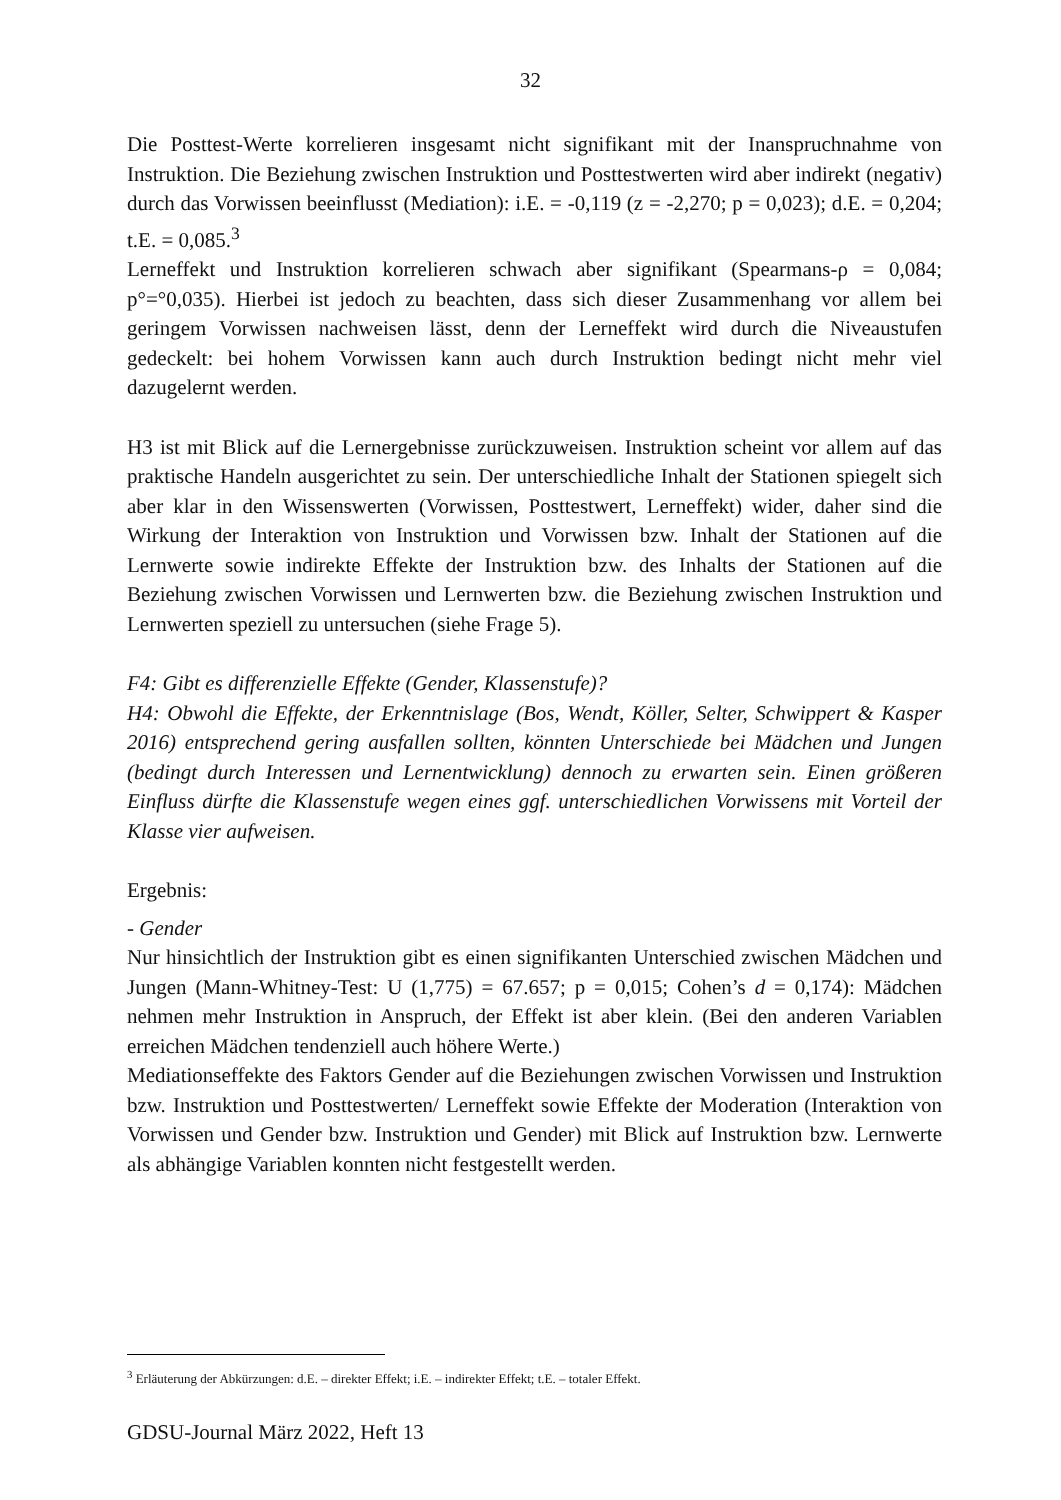32
Die Posttest-Werte korrelieren insgesamt nicht signifikant mit der Inanspruchnahme von Instruktion. Die Beziehung zwischen Instruktion und Posttestwerten wird aber indirekt (negativ) durch das Vorwissen beeinflusst (Mediation): i.E. = -0,119 (z = -2,270; p = 0,023); d.E. = 0,204; t.E. = 0,085.<sup>3</sup>
Lerneffekt und Instruktion korrelieren schwach aber signifikant (Spearmans-ρ = 0,084; p°=°0,035). Hierbei ist jedoch zu beachten, dass sich dieser Zusammenhang vor allem bei geringem Vorwissen nachweisen lässt, denn der Lerneffekt wird durch die Niveaustufen gedeckelt: bei hohem Vorwissen kann auch durch Instruktion bedingt nicht mehr viel dazugelernt werden.
H3 ist mit Blick auf die Lernergebnisse zurückzuweisen. Instruktion scheint vor allem auf das praktische Handeln ausgerichtet zu sein. Der unterschiedliche Inhalt der Stationen spiegelt sich aber klar in den Wissenswerten (Vorwissen, Posttestwert, Lerneffekt) wider, daher sind die Wirkung der Interaktion von Instruktion und Vorwissen bzw. Inhalt der Stationen auf die Lernwerte sowie indirekte Effekte der Instruktion bzw. des Inhalts der Stationen auf die Beziehung zwischen Vorwissen und Lernwerten bzw. die Beziehung zwischen Instruktion und Lernwerten speziell zu untersuchen (siehe Frage 5).
F4: Gibt es differenzielle Effekte (Gender, Klassenstufe)?
H4: Obwohl die Effekte, der Erkenntnislage (Bos, Wendt, Köller, Selter, Schwippert & Kasper 2016) entsprechend gering ausfallen sollten, könnten Unterschiede bei Mädchen und Jungen (bedingt durch Interessen und Lernentwicklung) dennoch zu erwarten sein. Einen größeren Einfluss dürfte die Klassenstufe wegen eines ggf. unterschiedlichen Vorwissens mit Vorteil der Klasse vier aufweisen.
Ergebnis:
- Gender
Nur hinsichtlich der Instruktion gibt es einen signifikanten Unterschied zwischen Mädchen und Jungen (Mann-Whitney-Test: U (1,775) = 67.657; p = 0,015; Cohen’s d = 0,174): Mädchen nehmen mehr Instruktion in Anspruch, der Effekt ist aber klein. (Bei den anderen Variablen erreichen Mädchen tendenziell auch höhere Werte.)
Mediationseffekte des Faktors Gender auf die Beziehungen zwischen Vorwissen und Instruktion bzw. Instruktion und Posttestwerten/ Lerneffekt sowie Effekte der Moderation (Interaktion von Vorwissen und Gender bzw. Instruktion und Gender) mit Blick auf Instruktion bzw. Lernwerte als abhängige Variablen konnten nicht festgestellt werden.
<sup>3</sup> Erläuterung der Abkürzungen: d.E. – direkter Effekt; i.E. – indirekter Effekt; t.E. – totaler Effekt.
GDSU-Journal März 2022, Heft 13